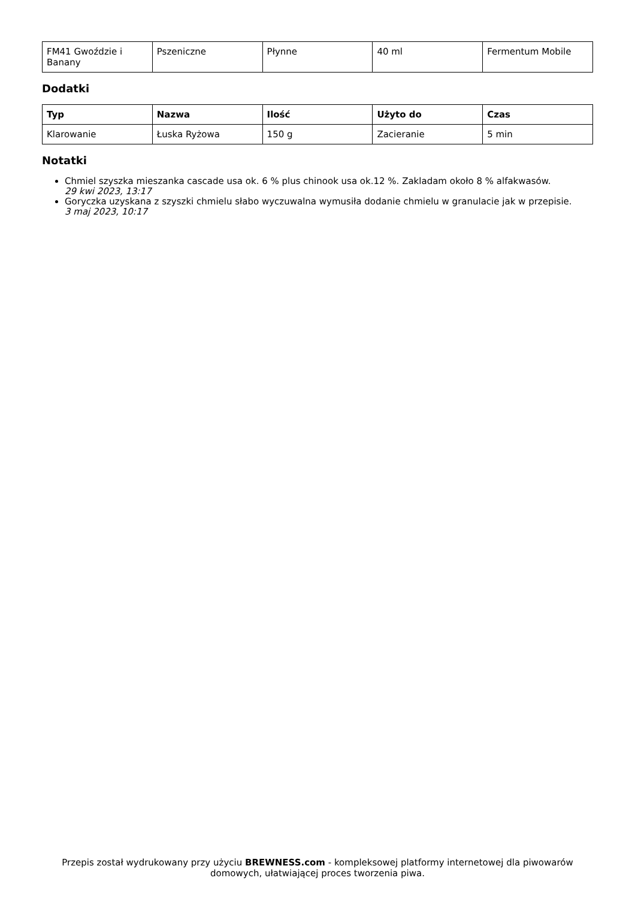| FM41 Gwoździe i Banany | Pszeniczne | Płynne | 40 ml | Fermentum Mobile |
Dodatki
| Typ | Nazwa | Ilość | Użyto do | Czas |
| --- | --- | --- | --- | --- |
| Klarowanie | Łuska Ryżowa | 150 g | Zacieranie | 5 min |
Notatki
Chmiel szyszka mieszanka cascade usa ok. 6 % plus chinook usa ok.12 %. Zakladam około 8 % alfakwasów.
29 kwi 2023, 13:17
Goryczka uzyskana z szyszki chmielu słabo wyczuwalna wymusiła dodanie chmielu w granulacie jak w przepisie.
3 maj 2023, 10:17
Przepis został wydrukowany przy użyciu BREWNESS.com - kompleksowej platformy internetowej dla piwowarów domowych, ułatwiającej proces tworzenia piwa.